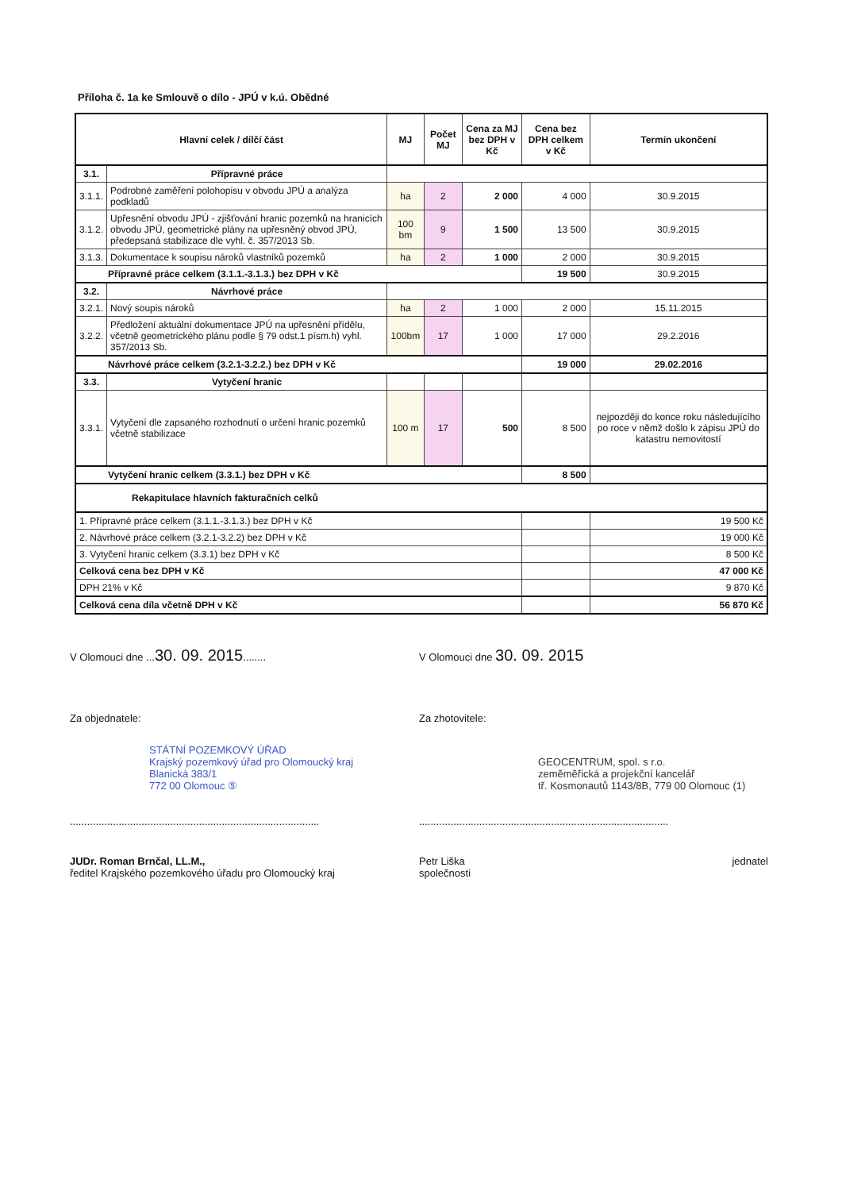Příloha č. 1a ke Smlouvě o dílo - JPÚ v k.ú. Obědné
| Hlavní celek / dílčí část | | MJ | Počet MJ | Cena za MJ bez DPH v Kč | Cena bez DPH celkem v Kč | Termín ukončení |
| --- | --- | --- | --- | --- | --- | --- |
| 3.1. | Přípravné práce | | | | | |
| 3.1.1. | Podrobné zaměření polohopisu v obvodu JPÚ a analýza podkladů | ha | 2 | 2 000 | 4 000 | 30.9.2015 |
| 3.1.2. | Upřesnění obvodu JPÚ - zjišťování hranic pozemků na hranicích obvodu JPÚ, geometrické plány na upřesněný obvod JPÚ, předepsaná stabilizace dle vyhl. č. 357/2013 Sb. | 100 bm | 9 | 1 500 | 13 500 | 30.9.2015 |
| 3.1.3. | Dokumentace k soupisu nároků vlastníků pozemků | ha | 2 | 1 000 | 2 000 | 30.9.2015 |
| Přípravné práce celkem (3.1.1.-3.1.3.) bez DPH v Kč | | | | | 19 500 | 30.9.2015 |
| 3.2. | Návrhové práce | | | | | |
| 3.2.1. | Nový soupis nároků | ha | 2 | 1 000 | 2 000 | 15.11.2015 |
| 3.2.2. | Předložení aktuální dokumentace JPÚ na upřesnění přídělu, včetně geometrického plánu podle § 79 odst.1 písm.h) vyhl. 357/2013 Sb. | 100bm | 17 | 1 000 | 17 000 | 29.2.2016 |
| Návrhové práce celkem (3.2.1-3.2.2.) bez DPH v Kč | | | | | 19 000 | 29.02.2016 |
| 3.3. | Vytyčení hranic | | | | | |
| 3.3.1. | Vytyčení dle zapsaného rozhodnutí o určení hranic pozemků včetně stabilizace | 100 m | 17 | 500 | 8 500 | nejpozději do konce roku následujícího po roce v němž došlo k zápisu JPÚ do katastru nemovitostí |
| Vytyčení hranic celkem (3.3.1.) bez DPH v Kč | | | | | 8 500 | |
| Rekapitulace hlavních fakturačních celků | | | | | | |
| 1. Přípravné práce celkem (3.1.1.-3.1.3.) bez DPH v Kč | | | | | | 19 500 Kč |
| 2. Návrhové práce celkem (3.2.1-3.2.2) bez DPH v Kč | | | | | | 19 000 Kč |
| 3. Vytyčení hranic celkem (3.3.1) bez DPH v Kč | | | | | | 8 500 Kč |
| Celková cena bez DPH v Kč | | | | | | 47 000 Kč |
| DPH 21% v Kč | | | | | | 9 870 Kč |
| Celková cena díla včetně DPH v Kč | | | | | | 56 870 Kč |
V Olomouci dne ...30. 09. 2015........
V Olomouci dne 30. 09. 2015
Za objednatele:
STÁTNÍ POZEMKOVÝ ÚŘAD
Krajský pozemkový úřad pro Olomoucký kraj
Blanická 383/1
772 00 Olomouc ⑤
.......................................................................................
Za zhotovitele:
GEOCENTRUM, spol. s r.o.
zeměměřická a projekční kancelář
tř. Kosmonautů 1143/8B, 779 00 Olomouc (1)
.......................................................................................
JUDr. Roman Brnčal, LL.M.,
ředitel Krajského pozemkového úřadu pro Olomoucký kraj
Petr Liška
společnosti jednatel